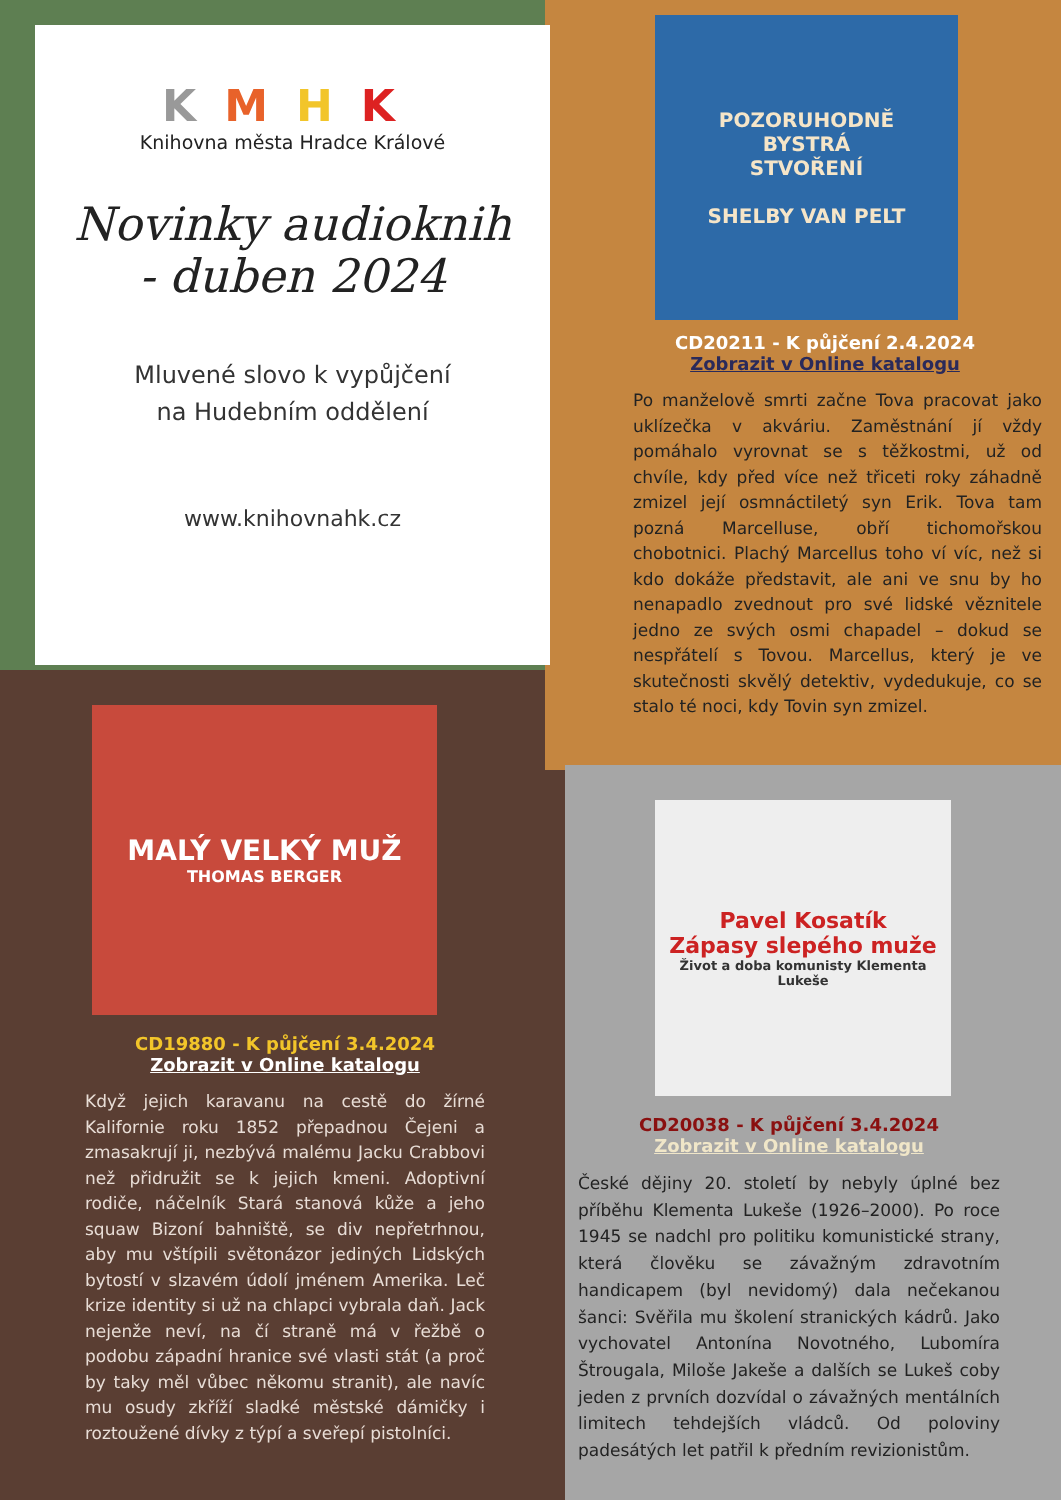KMHK
Knihovna města Hradce Králové
Novinky audioknih
- duben 2024
Mluvené slovo k vypůjčení
na Hudebním oddělení
www.knihovnahk.cz
POZORUHODNĚ
BYSTRÁ
STVOŘENÍ
SHELBY VAN PELT
CD20211 - K půjčení 2.4.2024
Zobrazit v Online katalogu
Po manželově smrti začne Tova pracovat jako uklízečka v akváriu. Zaměstnání jí vždy pomáhalo vyrovnat se s těžkostmi, už od chvíle, kdy před více než třiceti roky záhadně zmizel její osmnáctiletý syn Erik. Tova tam pozná Marcelluse, obří tichomořskou chobotnici. Plachý Marcellus toho ví víc, než si kdo dokáže představit, ale ani ve snu by ho nenapadlo zvednout pro své lidské věznitele jedno ze svých osmi chapadel – dokud se nespřátelí s Tovou. Marcellus, který je ve skutečnosti skvělý detektiv, vydedukuje, co se stalo té noci, kdy Tovin syn zmizel.
MALÝ VELKÝ MUŽ
THOMAS BERGER
CD19880 - K půjčení 3.4.2024
Zobrazit v Online katalogu
Když jejich karavanu na cestě do žírné Kalifornie roku 1852 přepadnou Čejeni a zmasakrují ji, nezbývá malému Jacku Crabbovi než přidružit se k jejich kmeni. Adoptivní rodiče, náčelník Stará stanová kůže a jeho squaw Bizoní bahniště, se div nepřetrhnou, aby mu vštípili světonázor jediných Lidských bytostí v slzavém údolí jménem Amerika. Leč krize identity si už na chlapci vybrala daň. Jack nejenže neví, na čí straně má v řežbě o podobu západní hranice své vlasti stát (a proč by taky měl vůbec někomu stranit), ale navíc mu osudy zkříží sladké městské dámičky i roztoužené dívky z týpí a sveřepí pistolníci.
Pavel Kosatík
Zápasy slepého muže
Život a doba komunisty Klementa Lukeše
CD20038 - K půjčení 3.4.2024
Zobrazit v Online katalogu
České dějiny 20. století by nebyly úplné bez příběhu Klementa Lukeše (1926–2000). Po roce 1945 se nadchl pro politiku komunistické strany, která člověku se závažným zdravotním handicapem (byl nevidomý) dala nečekanou šanci: Svěřila mu školení stranických kádrů. Jako vychovatel Antonína Novotného, Lubomíra Štrougala, Miloše Jakeše a dalších se Lukeš coby jeden z prvních dozvídal o závažných mentálních limitech tehdejších vládců. Od poloviny padesátých let patřil k předním revizionistům.